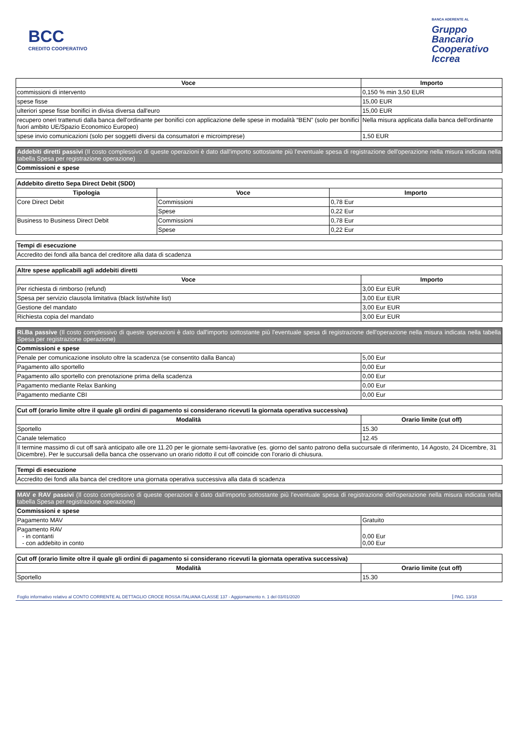BCC
CREDITO COOPERATIVO
BANCA ADERENTE AL
Gruppo
Bancario
Cooperativo
Iccrea
| Voce | Importo |
| --- | --- |
| commissioni di intervento | 0,150 % min 3,50 EUR |
| spese fisse | 15,00 EUR |
| ulteriori spese fisse bonifici in divisa diversa dall'euro | 15,00 EUR |
| recupero oneri trattenuti dalla banca dell'ordinante per bonifici con applicazione delle spese in modalità “BEN” (solo per bonifici fuori ambito UE/Spazio Economico Europeo) | Nella misura applicata dalla banca dell'ordinante |
| spese invio comunicazioni (solo per soggetti diversi da consumatori e microimprese) | 1,50 EUR |
| Addebiti diretti passivi (Il costo complessivo di queste operazioni è dato dall'importo sottostante più l'eventuale spesa di registrazione dell'operazione nella misura indicata nella tabella Spesa per registrazione operazione) |
| Commissioni e spese |
| Addebito diretto Sepa Direct Debit (SDD) | | |
| Tipologia | Voce | Importo |
| Core Direct Debit | Commissioni | 0,78 Eur |
| | Spese | 0,22 Eur |
| Business to Business Direct Debit | Commissioni | 0,78 Eur |
| | Spese | 0,22 Eur |
| Tempi di esecuzione |
| Accredito dei fondi alla banca del creditore alla data di scadenza |
| Altre spese applicabili agli addebiti diretti | |
| Voce | Importo |
| Per richiesta di rimborso (refund) | 3,00 Eur EUR |
| Spesa per servizio clausola limitativa (black list/white list) | 3,00 Eur EUR |
| Gestione del mandato | 3,00 Eur EUR |
| Richiesta copia del mandato | 3,00 Eur EUR |
| Ri.Ba passive (Il costo complessivo di queste operazioni è dato dall'importo sottostante più l'eventuale spesa di registrazione dell'operazione nella misura indicata nella tabella Spesa per registrazione operazione) | |
| Commissioni e spese | |
| Penale per comunicazione insoluto oltre la scadenza (se consentito dalla Banca) | 5,00 Eur |
| Pagamento allo sportello | 0,00 Eur |
| Pagamento allo sportello con prenotazione prima della scadenza | 0,00 Eur |
| Pagamento mediante Relax Banking | 0,00 Eur |
| Pagamento mediante CBI | 0,00 Eur |
| Cut off (orario limite oltre il quale gli ordini di pagamento si considerano ricevuti la giornata operativa successiva) | |
| Modalità | Orario limite (cut off) |
| Sportello | 15.30 |
| Canale telematico | 12.45 |
| Il termine massimo di cut off sarà anticipato alle ore 11.20 per le giornate semi-lavorative (es. giorno del santo patrono della succursale di riferimento, 14 Agosto, 24 Dicembre, 31 Dicembre). Per le succursali della banca che osservano un orario ridotto il cut off coincide con l'orario di chiusura. | |
| Tempi di esecuzione |
| Accredito dei fondi alla banca del creditore una giornata operativa successiva alla data di scadenza |
| MAV e RAV passivi (Il costo complessivo di queste operazioni è dato dall'importo sottostante più l'eventuale spesa di registrazione dell'operazione nella misura indicata nella tabella Spesa per registrazione operazione) | |
| Commissioni e spese | |
| Pagamento MAV | Gratuito |
| Pagamento RAV - in contanti - con addebito in conto | 0,00 Eur 0,00 Eur |
| Cut off (orario limite oltre il quale gli ordini di pagamento si considerano ricevuti la giornata operativa successiva) | |
| Modalità | Orario limite (cut off) |
| Sportello | 15.30 |
Foglio informativo relativo al CONTO CORRENTE AL DETTAGLIO CROCE ROSSA ITALIANA CLASSE 137 - Aggiornamento n. 1 del 03/01/2020 PAG. 13/18